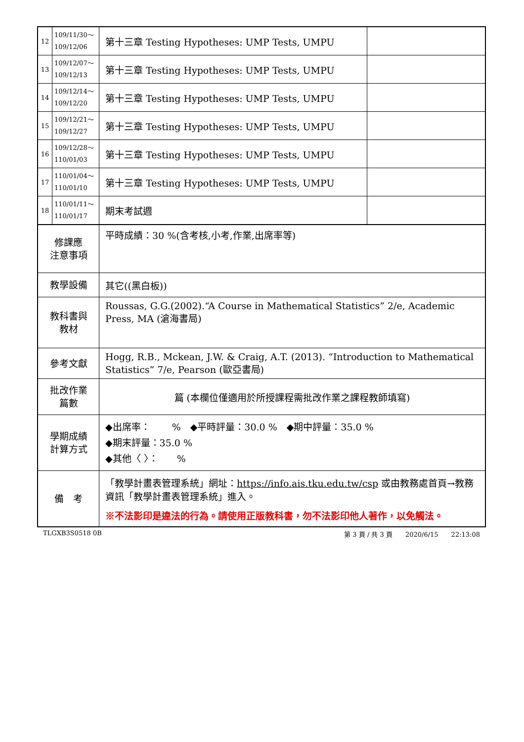| 12 | 109/11/30～ 109/12/06 | 第十三章 Testing Hypotheses: UMP Tests, UMPU | |
| 13 | 109/12/07～ 109/12/13 | 第十三章 Testing Hypotheses: UMP Tests, UMPU | |
| 14 | 109/12/14～ 109/12/20 | 第十三章 Testing Hypotheses: UMP Tests, UMPU | |
| 15 | 109/12/21～ 109/12/27 | 第十三章 Testing Hypotheses: UMP Tests, UMPU | |
| 16 | 109/12/28～ 110/01/03 | 第十三章 Testing Hypotheses: UMP Tests, UMPU | |
| 17 | 110/01/04～ 110/01/10 | 第十三章 Testing Hypotheses: UMP Tests, UMPU | |
| 18 | 110/01/11～ 110/01/17 | 期末考試週 | |
| 修課應 注意事項 | | 平時成績：30 %(含考核,小考,作業,出席率等) | |
| 教學設備 | | 其它((黑白板)) | |
| 教科書與 教材 | | Roussas, G.G.(2002).“A Course in Mathematical Statistics” 2/e, Academic Press, MA (滄海書局) | |
| 參考文獻 | | Hogg, R.B., Mckean, J.W. & Craig, A.T. (2013). “Introduction to Mathematical Statistics” 7/e, Pearson (歐亞書局) | |
| 批改作業 篇數 | | 篇 (本欄位僅適用於所授課程需批改作業之課程教師填寫) | |
| 學期成績 計算方式 | | ◆出席率： % ◆平時評量：30.0 % ◆期中評量：35.0 % ◆期末評量：35.0 % ◆其他〈 〉： % | |
| 備 考 | | 「教學計畫表管理系統」網址： https://info.ais.tku.edu.tw/csp 或由教務處首頁→教務資訊「教學計畫表管理系統」進入。 ※不法影印是違法的行為。請使用正版教科書，勿不法影印他人著作，以免觸法。 | |
TLGXB3S0518 0B 第 3 頁 / 共 3 頁　　2020/6/15　　22:13:08